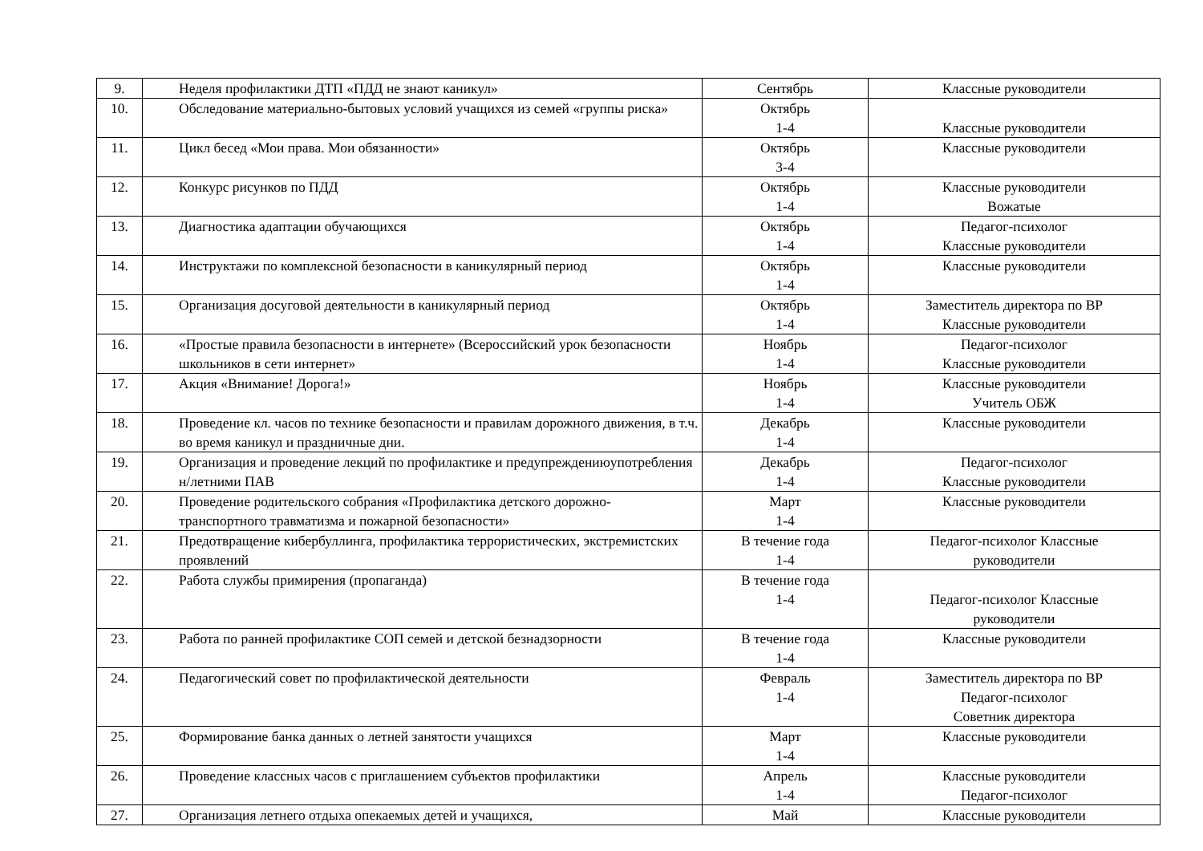| 9. | Неделя профилактики ДТП «ПДД не знают каникул» | Сентябрь | Классные руководители |
| 10. | Обследование материально-бытовых условий учащихся из семей «группы риска» | Октябрь 1-4 | Классные руководители |
| 11. | Цикл бесед «Мои права. Мои обязанности» | Октябрь 3-4 | Классные руководители |
| 12. | Конкурс рисунков по ПДД | Октябрь 1-4 | Классные руководители Вожатые |
| 13. | Диагностика адаптации обучающихся | Октябрь 1-4 | Педагог-психолог Классные руководители |
| 14. | Инструктажи по комплексной безопасности в каникулярный период | Октябрь 1-4 | Классные руководители |
| 15. | Организация досуговой деятельности в каникулярный период | Октябрь 1-4 | Заместитель директора по ВР Классные руководители |
| 16. | «Простые правила безопасности в интернете» (Всероссийский урок безопасности школьников в сети интернет» | Ноябрь 1-4 | Педагог-психолог Классные руководители |
| 17. | Акция «Внимание! Дорога!» | Ноябрь 1-4 | Классные руководители Учитель ОБЖ |
| 18. | Проведение кл. часов по технике безопасности и правилам дорожного движения, в т.ч. во время каникул и праздничные дни. | Декабрь 1-4 | Классные руководители |
| 19. | Организация и проведение лекций по профилактике и предупреждениюупотребления н/летними ПАВ | Декабрь 1-4 | Педагог-психолог Классные руководители |
| 20. | Проведение родительского собрания «Профилактика детского дорожно- транспортного травматизма и пожарной безопасности» | Март 1-4 | Классные руководители |
| 21. | Предотвращение кибербуллинга, профилактика террористических, экстремистских проявлений | В течение года 1-4 | Педагог-психолог Классные руководители |
| 22. | Работа службы примирения (пропаганда) | В течение года 1-4 | Педагог-психолог Классные руководители |
| 23. | Работа по ранней профилактике СОП семей и детской безнадзорности | В течение года 1-4 | Классные руководители |
| 24. | Педагогический совет по профилактической деятельности | Февраль 1-4 | Заместитель директора по ВР Педагог-психолог Советник директора |
| 25. | Формирование банка данных о летней занятости учащихся | Март 1-4 | Классные руководители |
| 26. | Проведение классных часов с приглашением субъектов профилактики | Апрель 1-4 | Классные руководители Педагог-психолог |
| 27. | Организация летнего отдыха опекаемых детей и учащихся, | Май | Классные руководители |